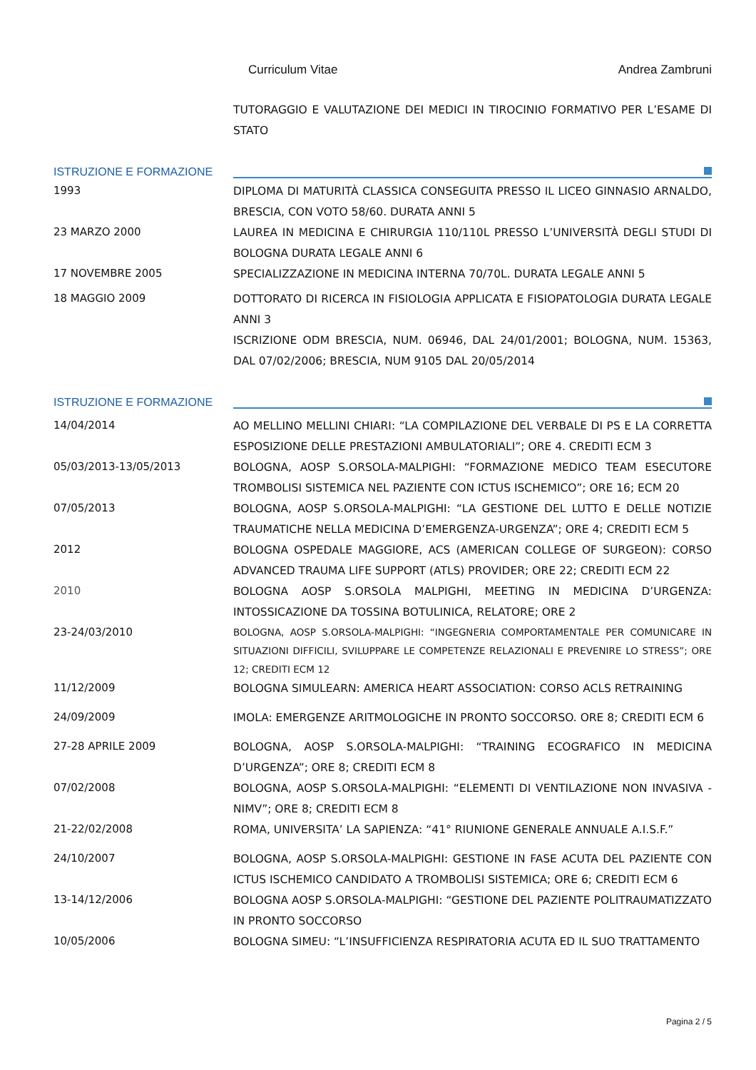Curriculum Vitae Andrea Zambruni
TUTORAGGIO E VALUTAZIONE DEI MEDICI IN TIROCINIO FORMATIVO PER L’ESAME DI STATO
ISTRUZIONE E FORMAZIONE
1993
DIPLOMA DI MATURITÀ CLASSICA CONSEGUITA PRESSO IL LICEO GINNASIO ARNALDO, BRESCIA, CON VOTO 58/60. DURATA ANNI 5
23 MARZO 2000
LAUREA IN MEDICINA E CHIRURGIA 110/110L PRESSO L’UNIVERSITÀ DEGLI STUDI DI BOLOGNA DURATA LEGALE ANNI 6
17 NOVEMBRE 2005
SPECIALIZZAZIONE IN MEDICINA INTERNA 70/70L. DURATA LEGALE ANNI 5
18 MAGGIO 2009
DOTTORATO DI RICERCA IN FISIOLOGIA APPLICATA E FISIOPATOLOGIA DURATA LEGALE ANNI 3
ISCRIZIONE ODM BRESCIA, NUM. 06946, DAL 24/01/2001; BOLOGNA, NUM. 15363, DAL 07/02/2006; BRESCIA, NUM 9105 DAL 20/05/2014
ISTRUZIONE E FORMAZIONE
14/04/2014
AO MELLINO MELLINI CHIARI: “LA COMPILAZIONE DEL VERBALE DI PS E LA CORRETTA ESPOSIZIONE DELLE PRESTAZIONI AMBULATORIALI”; ORE 4. CREDITI ECM 3
05/03/2013-13/05/2013
BOLOGNA, AOSP S.ORSOLA-MALPIGHI: “FORMAZIONE MEDICO TEAM ESECUTORE TROMBOLISI SISTEMICA NEL PAZIENTE CON ICTUS ISCHEMICO”; ORE 16; ECM 20
07/05/2013
BOLOGNA, AOSP S.ORSOLA-MALPIGHI: “LA GESTIONE DEL LUTTO E DELLE NOTIZIE TRAUMATICHE NELLA MEDICINA D’EMERGENZA-URGENZA”; ORE 4; CREDITI ECM 5
2012
BOLOGNA OSPEDALE MAGGIORE, ACS (AMERICAN COLLEGE OF SURGEON): CORSO ADVANCED TRAUMA LIFE SUPPORT (ATLS) PROVIDER; ORE 22; CREDITI ECM 22
2010
BOLOGNA AOSP S.ORSOLA MALPIGHI, MEETING IN MEDICINA D’URGENZA: INTOSSICAZIONE DA TOSSINA BOTULINICA, RELATORE; ORE 2
23-24/03/2010
BOLOGNA, AOSP S.ORSOLA-MALPIGHI: “INGEGNERIA COMPORTAMENTALE PER COMUNICARE IN SITUAZIONI DIFFICILI, SVILUPPARE LE COMPETENZE RELAZIONALI E PREVENIRE LO STRESS”; ORE 12; CREDITI ECM 12
11/12/2009
BOLOGNA SIMULEARN: AMERICA HEART ASSOCIATION: CORSO ACLS RETRAINING
24/09/2009
IMOLA: EMERGENZE ARITMOLOGICHE IN PRONTO SOCCORSO. ORE 8; CREDITI ECM 6
27-28 APRILE 2009
BOLOGNA, AOSP S.ORSOLA-MALPIGHI: “TRAINING ECOGRAFICO IN MEDICINA D’URGENZA”; ORE 8; CREDITI ECM 8
07/02/2008
BOLOGNA, AOSP S.ORSOLA-MALPIGHI: “ELEMENTI DI VENTILAZIONE NON INVASIVA - NIMV”; ORE 8; CREDITI ECM 8
21-22/02/2008
ROMA, UNIVERSITA’ LA SAPIENZA: “41° RIUNIONE GENERALE ANNUALE A.I.S.F.”
24/10/2007
BOLOGNA, AOSP S.ORSOLA-MALPIGHI: GESTIONE IN FASE ACUTA DEL PAZIENTE CON ICTUS ISCHEMICO CANDIDATO A TROMBOLISI SISTEMICA; ORE 6; CREDITI ECM 6
13-14/12/2006
BOLOGNA AOSP S.ORSOLA-MALPIGHI: “GESTIONE DEL PAZIENTE POLITRAUMATIZZATO IN PRONTO SOCCORSO
10/05/2006
BOLOGNA SIMEU: “L’INSUFFICIENZA RESPIRATORIA ACUTA ED IL SUO TRATTAMENTO
Pagina 2 / 5